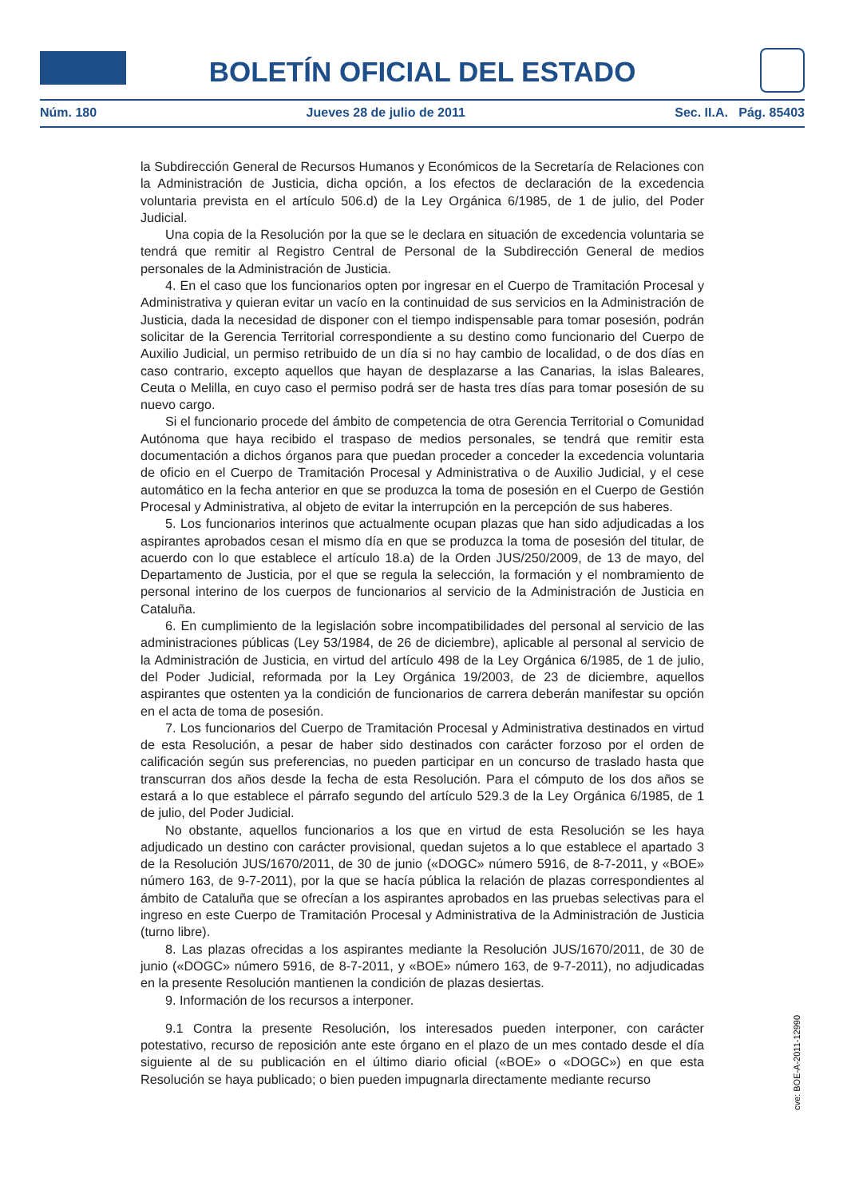BOLETÍN OFICIAL DEL ESTADO
Núm. 180 Jueves 28 de julio de 2011 Sec. II.A. Pág. 85403
la Subdirección General de Recursos Humanos y Económicos de la Secretaría de Relaciones con la Administración de Justicia, dicha opción, a los efectos de declaración de la excedencia voluntaria prevista en el artículo 506.d) de la Ley Orgánica 6/1985, de 1 de julio, del Poder Judicial.
Una copia de la Resolución por la que se le declara en situación de excedencia voluntaria se tendrá que remitir al Registro Central de Personal de la Subdirección General de medios personales de la Administración de Justicia.
4. En el caso que los funcionarios opten por ingresar en el Cuerpo de Tramitación Procesal y Administrativa y quieran evitar un vacío en la continuidad de sus servicios en la Administración de Justicia, dada la necesidad de disponer con el tiempo indispensable para tomar posesión, podrán solicitar de la Gerencia Territorial correspondiente a su destino como funcionario del Cuerpo de Auxilio Judicial, un permiso retribuido de un día si no hay cambio de localidad, o de dos días en caso contrario, excepto aquellos que hayan de desplazarse a las Canarias, la islas Baleares, Ceuta o Melilla, en cuyo caso el permiso podrá ser de hasta tres días para tomar posesión de su nuevo cargo.
Si el funcionario procede del ámbito de competencia de otra Gerencia Territorial o Comunidad Autónoma que haya recibido el traspaso de medios personales, se tendrá que remitir esta documentación a dichos órganos para que puedan proceder a conceder la excedencia voluntaria de oficio en el Cuerpo de Tramitación Procesal y Administrativa o de Auxilio Judicial, y el cese automático en la fecha anterior en que se produzca la toma de posesión en el Cuerpo de Gestión Procesal y Administrativa, al objeto de evitar la interrupción en la percepción de sus haberes.
5. Los funcionarios interinos que actualmente ocupan plazas que han sido adjudicadas a los aspirantes aprobados cesan el mismo día en que se produzca la toma de posesión del titular, de acuerdo con lo que establece el artículo 18.a) de la Orden JUS/250/2009, de 13 de mayo, del Departamento de Justicia, por el que se regula la selección, la formación y el nombramiento de personal interino de los cuerpos de funcionarios al servicio de la Administración de Justicia en Cataluña.
6. En cumplimiento de la legislación sobre incompatibilidades del personal al servicio de las administraciones públicas (Ley 53/1984, de 26 de diciembre), aplicable al personal al servicio de la Administración de Justicia, en virtud del artículo 498 de la Ley Orgánica 6/1985, de 1 de julio, del Poder Judicial, reformada por la Ley Orgánica 19/2003, de 23 de diciembre, aquellos aspirantes que ostenten ya la condición de funcionarios de carrera deberán manifestar su opción en el acta de toma de posesión.
7. Los funcionarios del Cuerpo de Tramitación Procesal y Administrativa destinados en virtud de esta Resolución, a pesar de haber sido destinados con carácter forzoso por el orden de calificación según sus preferencias, no pueden participar en un concurso de traslado hasta que transcurran dos años desde la fecha de esta Resolución. Para el cómputo de los dos años se estará a lo que establece el párrafo segundo del artículo 529.3 de la Ley Orgánica 6/1985, de 1 de julio, del Poder Judicial.
No obstante, aquellos funcionarios a los que en virtud de esta Resolución se les haya adjudicado un destino con carácter provisional, quedan sujetos a lo que establece el apartado 3 de la Resolución JUS/1670/2011, de 30 de junio («DOGC» número 5916, de 8-7-2011, y «BOE» número 163, de 9-7-2011), por la que se hacía pública la relación de plazas correspondientes al ámbito de Cataluña que se ofrecían a los aspirantes aprobados en las pruebas selectivas para el ingreso en este Cuerpo de Tramitación Procesal y Administrativa de la Administración de Justicia (turno libre).
8. Las plazas ofrecidas a los aspirantes mediante la Resolución JUS/1670/2011, de 30 de junio («DOGC» número 5916, de 8-7-2011, y «BOE» número 163, de 9-7-2011), no adjudicadas en la presente Resolución mantienen la condición de plazas desiertas.
9. Información de los recursos a interponer.
9.1 Contra la presente Resolución, los interesados pueden interponer, con carácter potestativo, recurso de reposición ante este órgano en el plazo de un mes contado desde el día siguiente al de su publicación en el último diario oficial («BOE» o «DOGC») en que esta Resolución se haya publicado; o bien pueden impugnarla directamente mediante recurso
cve: BOE-A-2011-12990